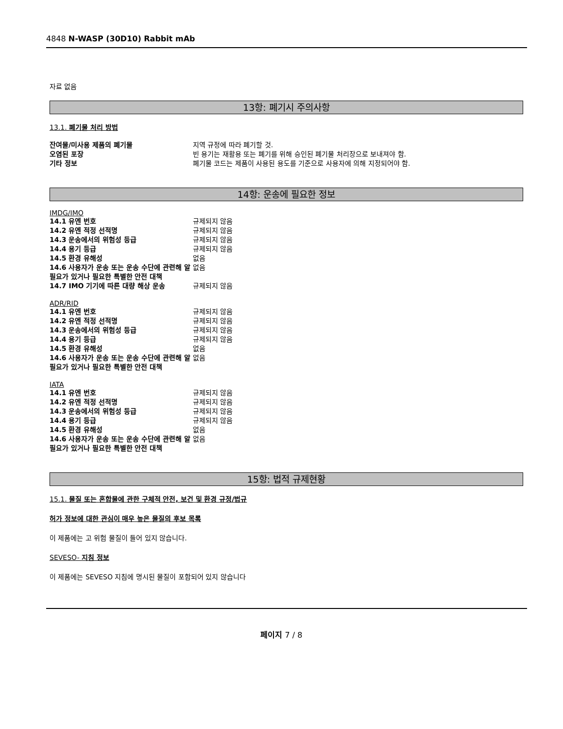4848 N-WASP (30D10) Rabbit mAb
자료 없음
13항: 폐기시 주의사항
13.1. 폐기물 처리 방법
| 잔여물/미사용 제품의 폐기물 | 지역 규정에 따라 폐기할 것. |
| 오염된 포장 | 빈 용기는 재활용 또는 폐기를 위해 승인된 폐기물 처리장으로 보내져야 함. |
| 기타 정보 | 폐기물 코드는 제품이 사용된 용도를 기준으로 사용자에 의해 지정되어야 함. |
14항: 운송에 필요한 정보
IMDG/IMO
| 14.1 유엔 번호 | 규제되지 않음 |
| 14.2 유엔 적정 선적명 | 규제되지 않음 |
| 14.3 운송에서의 위험성 등급 | 규제되지 않음 |
| 14.4 용기 등급 | 규제되지 않음 |
| 14.5 환경 유해성 | 없음 |
| 14.6 사용자가 운송 또는 운송 수단에 관련해 알 필요가 있거나 필요한 특별한 안전 대책 | 없음 |
| 14.7 IMO 기기에 따른 대량 해상 운송 | 규제되지 않음 |
ADR/RID
| 14.1 유엔 번호 | 규제되지 않음 |
| 14.2 유엔 적정 선적명 | 규제되지 않음 |
| 14.3 운송에서의 위험성 등급 | 규제되지 않음 |
| 14.4 용기 등급 | 규제되지 않음 |
| 14.5 환경 유해성 | 없음 |
| 14.6 사용자가 운송 또는 운송 수단에 관련해 알 필요가 있거나 필요한 특별한 안전 대책 | 없음 |
IATA
| 14.1 유엔 번호 | 규제되지 않음 |
| 14.2 유엔 적정 선적명 | 규제되지 않음 |
| 14.3 운송에서의 위험성 등급 | 규제되지 않음 |
| 14.4 용기 등급 | 규제되지 않음 |
| 14.5 환경 유해성 | 없음 |
| 14.6 사용자가 운송 또는 운송 수단에 관련해 알 필요가 있거나 필요한 특별한 안전 대책 | 없음 |
15항: 법적 규제현황
15.1. 물질 또는 혼합물에 관한 구체적 안전, 보건 및 환경 규정/법규
허가 정보에 대한 관심이 매우 높은 물질의 후보 목록
이 제품에는 고 위험 물질이 들어 있지 않습니다.
SEVESO- 지침 정보
이 제품에는 SEVESO 지침에 명시된 물질이 포함되어 있지 않습니다
페이지 7 / 8